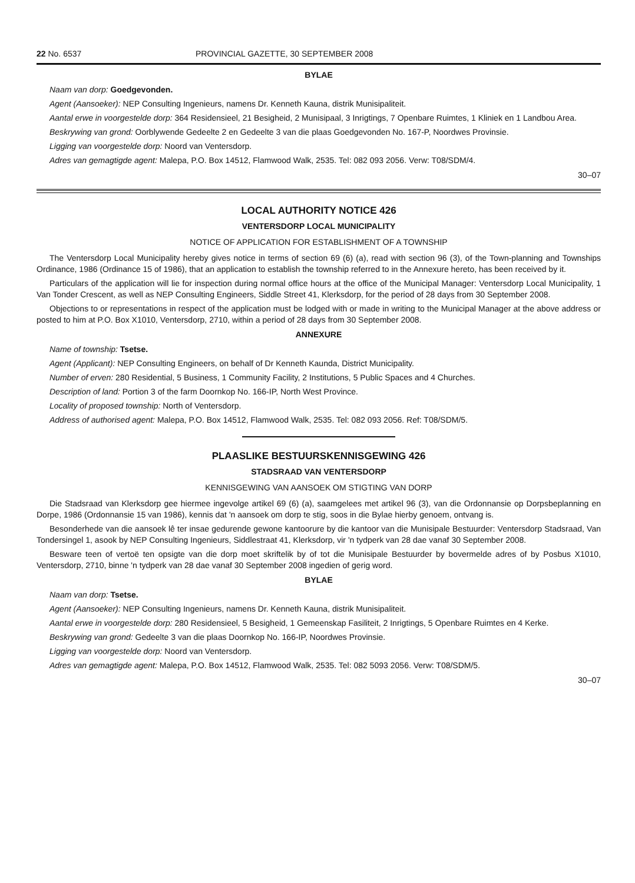22 No. 6537 PROVINCIAL GAZETTE, 30 SEPTEMBER 2008
BYLAE
Naam van dorp: Goedgevonden.
Agent (Aansoeker): NEP Consulting Ingenieurs, namens Dr. Kenneth Kauna, distrik Munisipaliteit.
Aantal erwe in voorgestelde dorp: 364 Residensieel, 21 Besigheid, 2 Munisipaal, 3 Inrigtings, 7 Openbare Ruimtes, 1 Kliniek en 1 Landbou Area.
Beskrywing van grond: Oorblywende Gedeelte 2 en Gedeelte 3 van die plaas Goedgevonden No. 167-P, Noordwes Provinsie.
Ligging van voorgestelde dorp: Noord van Ventersdorp.
Adres van gemagtigde agent: Malepa, P.O. Box 14512, Flamwood Walk, 2535. Tel: 082 093 2056. Verw: T08/SDM/4.
30–07
LOCAL AUTHORITY NOTICE 426
VENTERSDORP LOCAL MUNICIPALITY
NOTICE OF APPLICATION FOR ESTABLISHMENT OF A TOWNSHIP
The Ventersdorp Local Municipality hereby gives notice in terms of section 69 (6) (a), read with section 96 (3), of the Town-planning and Townships Ordinance, 1986 (Ordinance 15 of 1986), that an application to establish the township referred to in the Annexure hereto, has been received by it.
Particulars of the application will lie for inspection during normal office hours at the office of the Municipal Manager: Ventersdorp Local Municipality, 1 Van Tonder Crescent, as well as NEP Consulting Engineers, Siddle Street 41, Klerksdorp, for the period of 28 days from 30 September 2008.
Objections to or representations in respect of the application must be lodged with or made in writing to the Municipal Manager at the above address or posted to him at P.O. Box X1010, Ventersdorp, 2710, within a period of 28 days from 30 September 2008.
ANNEXURE
Name of township: Tsetse.
Agent (Applicant): NEP Consulting Engineers, on behalf of Dr Kenneth Kaunda, District Municipality.
Number of erven: 280 Residential, 5 Business, 1 Community Facility, 2 Institutions, 5 Public Spaces and 4 Churches.
Description of land: Portion 3 of the farm Doornkop No. 166-IP, North West Province.
Locality of proposed township: North of Ventersdorp.
Address of authorised agent: Malepa, P.O. Box 14512, Flamwood Walk, 2535. Tel: 082 093 2056. Ref: T08/SDM/5.
PLAASLIKE BESTUURSKENNISGEWING 426
STADSRAAD VAN VENTERSDORP
KENNISGEWING VAN AANSOEK OM STIGTING VAN DORP
Die Stadsraad van Klerksdorp gee hiermee ingevolge artikel 69 (6) (a), saamgelees met artikel 96 (3), van die Ordonnansie op Dorpsbeplanning en Dorpe, 1986 (Ordonnansie 15 van 1986), kennis dat 'n aansoek om dorp te stig, soos in die Bylae hierby genoem, ontvang is.
Besonderhede van die aansoek lê ter insae gedurende gewone kantoorure by die kantoor van die Munisipale Bestuurder: Ventersdorp Stadsraad, Van Tondersingel 1, asook by NEP Consulting Ingenieurs, Siddlestraat 41, Klerksdorp, vir 'n tydperk van 28 dae vanaf 30 September 2008.
Besware teen of vertoë ten opsigte van die dorp moet skriftelik by of tot die Munisipale Bestuurder by bovermelde adres of by Posbus X1010, Ventersdorp, 2710, binne 'n tydperk van 28 dae vanaf 30 September 2008 ingedien of gerig word.
BYLAE
Naam van dorp: Tsetse.
Agent (Aansoeker): NEP Consulting Ingenieurs, namens Dr. Kenneth Kauna, distrik Munisipaliteit.
Aantal erwe in voorgestelde dorp: 280 Residensieel, 5 Besigheid, 1 Gemeenskap Fasiliteit, 2 Inrigtings, 5 Openbare Ruimtes en 4 Kerke.
Beskrywing van grond: Gedeelte 3 van die plaas Doornkop No. 166-IP, Noordwes Provinsie.
Ligging van voorgestelde dorp: Noord van Ventersdorp.
Adres van gemagtigde agent: Malepa, P.O. Box 14512, Flamwood Walk, 2535. Tel: 082 5093 2056. Verw: T08/SDM/5.
30–07